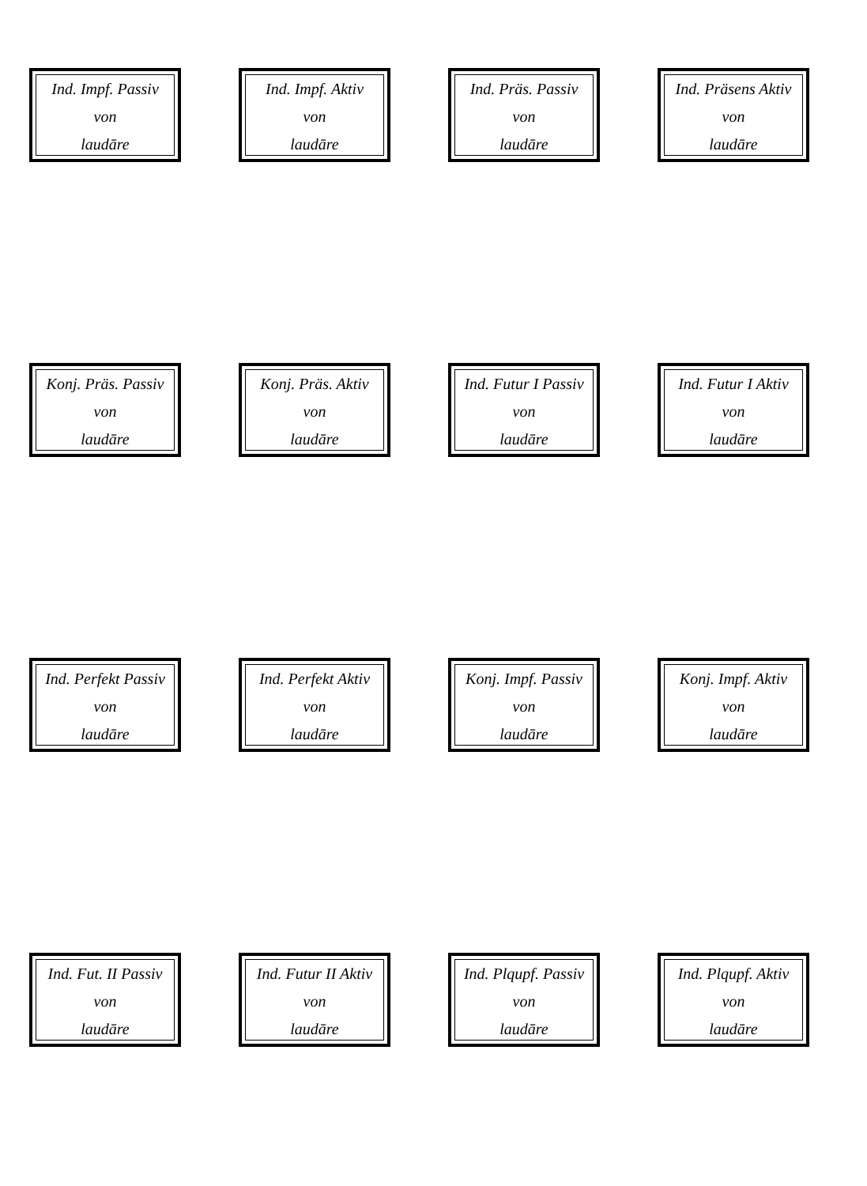Ind. Impf. Passiv
von
laudāre
Ind. Impf. Aktiv
von
laudāre
Ind. Präs. Passiv
von
laudāre
Ind. Präsens Aktiv
von
laudāre
Konj. Präs. Passiv
von
laudāre
Konj. Präs. Aktiv
von
laudāre
Ind. Futur I Passiv
von
laudāre
Ind. Futur I Aktiv
von
laudāre
Ind. Perfekt Passiv
von
laudāre
Ind. Perfekt Aktiv
von
laudāre
Konj. Impf. Passiv
von
laudāre
Konj. Impf. Aktiv
von
laudāre
Ind. Fut. II Passiv
von
laudāre
Ind. Futur II Aktiv
von
laudāre
Ind. Plqupf. Passiv
von
laudāre
Ind. Plqupf. Aktiv
von
laudāre